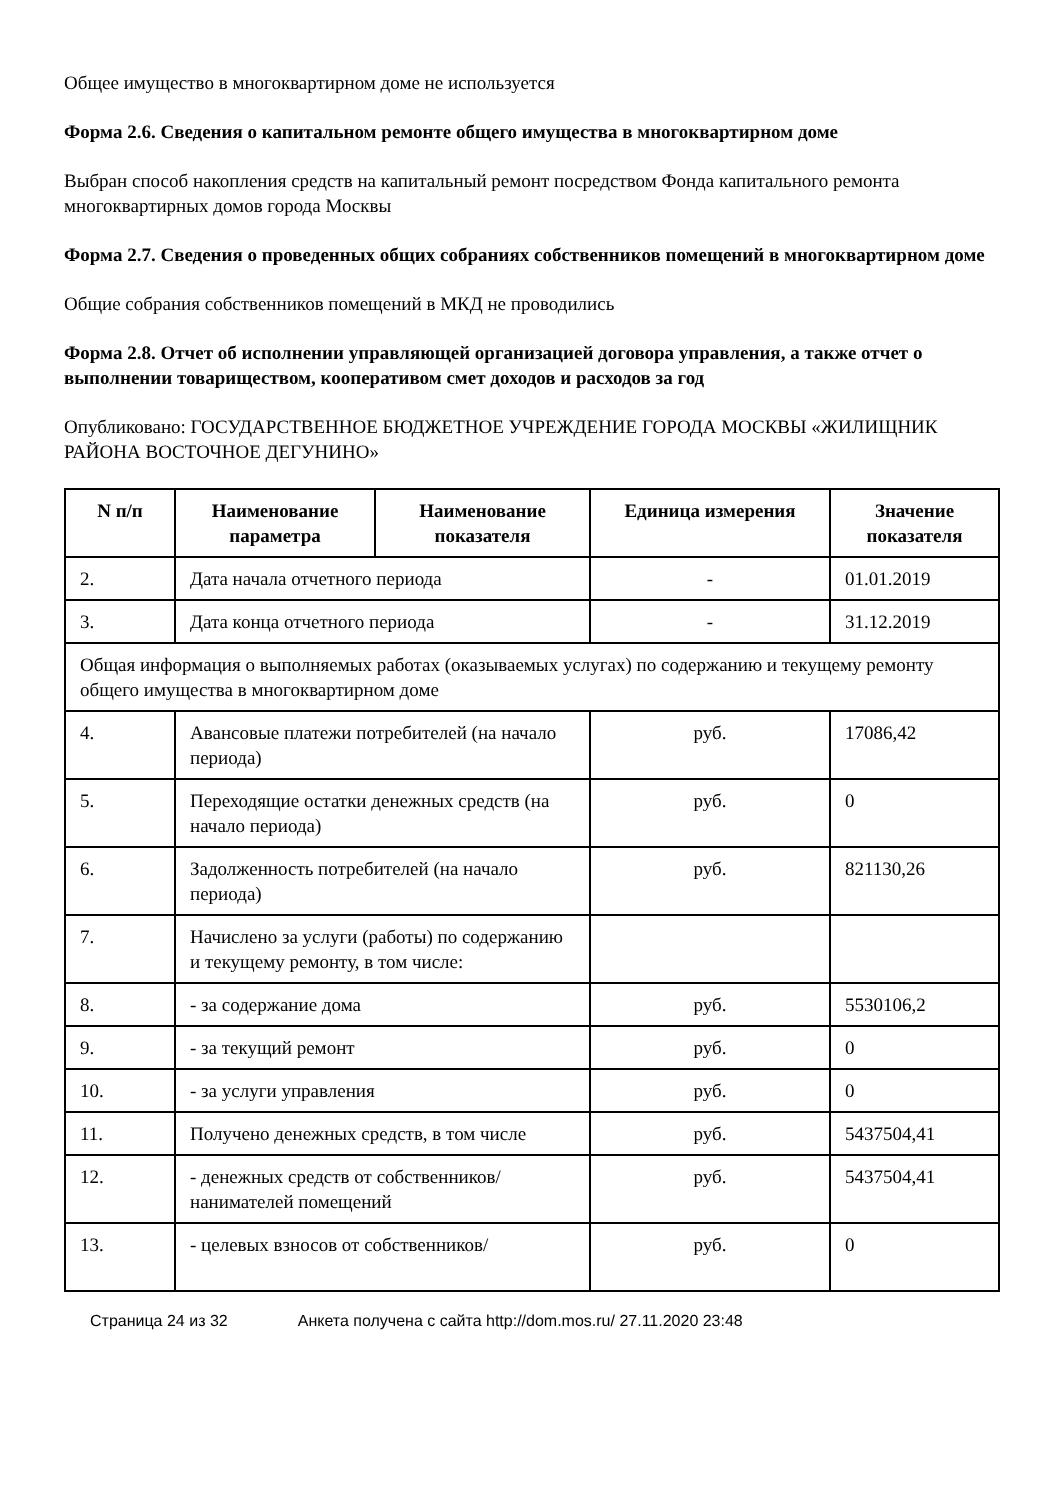Общее имущество в многоквартирном доме не используется
Форма 2.6. Сведения о капитальном ремонте общего имущества в многоквартирном доме
Выбран способ накопления средств на капитальный ремонт посредством Фонда капитального ремонта многоквартирных домов города Москвы
Форма 2.7. Сведения о проведенных общих собраниях собственников помещений в многоквартирном доме
Общие собрания собственников помещений в МКД не проводились
Форма 2.8. Отчет об исполнении управляющей организацией договора управления, а также отчет о выполнении товариществом, кооперативом смет доходов и расходов за год
Опубликовано: ГОСУДАРСТВЕННОЕ БЮДЖЕТНОЕ УЧРЕЖДЕНИЕ ГОРОДА МОСКВЫ «ЖИЛИЩНИК РАЙОНА ВОСТОЧНОЕ ДЕГУНИНО»
| N п/п | Наименование параметра | Наименование показателя | Единица измерения | Значение показателя |
| --- | --- | --- | --- | --- |
| 2. | Дата начала отчетного периода | | - | 01.01.2019 |
| 3. | Дата конца отчетного периода | | - | 31.12.2019 |
| Общая информация о выполняемых работах (оказываемых услугах) по содержанию и текущему ремонту общего имущества в многоквартирном доме | | | | |
| 4. | Авансовые платежи потребителей (на начало периода) | | руб. | 17086,42 |
| 5. | Переходящие остатки денежных средств (на начало периода) | | руб. | 0 |
| 6. | Задолженность потребителей (на начало периода) | | руб. | 821130,26 |
| 7. | Начислено за услуги (работы) по содержанию и текущему ремонту, в том числе: | | | |
| 8. | - за содержание дома | | руб. | 5530106,2 |
| 9. | - за текущий ремонт | | руб. | 0 |
| 10. | - за услуги управления | | руб. | 0 |
| 11. | Получено денежных средств, в том числе | | руб. | 5437504,41 |
| 12. | - денежных средств от собственников/ нанимателей помещений | | руб. | 5437504,41 |
| 13. | - целевых взносов от собственников/ | | руб. | 0 |
Страница 24 из 32 Анкета получена с сайта http://dom.mos.ru/ 27.11.2020 23:48